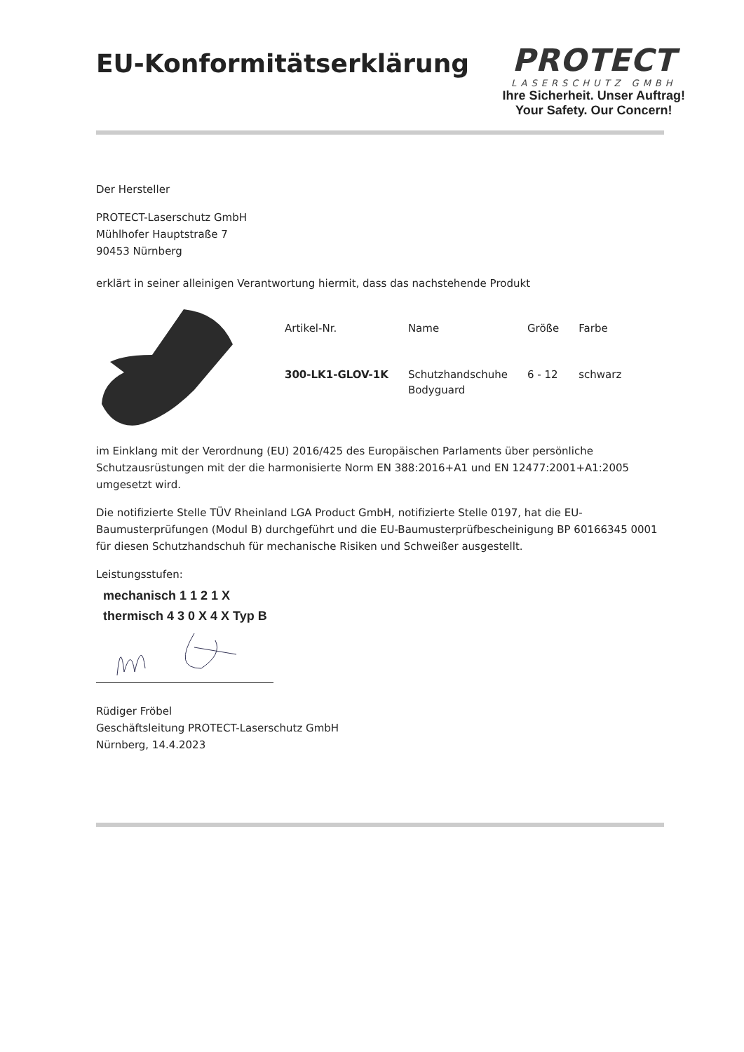EU-Konformitätserklärung
PROTECT
LASERSCHUTZ GMBH
Ihre Sicherheit. Unser Auftrag!
Your Safety. Our Concern!
Der Hersteller
PROTECT-Laserschutz GmbH
Mühlhofer Hauptstraße 7
90453 Nürnberg
erklärt in seiner alleinigen Verantwortung hiermit, dass das nachstehende Produkt
| Artikel-Nr. | Name | Größe | Farbe |
| --- | --- | --- | --- |
| 300-LK1-GLOV-1K | Schutzhandschuhe Bodyguard | 6 - 12 | schwarz |
im Einklang mit der Verordnung (EU) 2016/425 des Europäischen Parlaments über persönliche Schutzausrüstungen mit der die harmonisierte Norm EN 388:2016+A1 und EN 12477:2001+A1:2005 umgesetzt wird.
Die notifizierte Stelle TÜV Rheinland LGA Product GmbH, notifizierte Stelle 0197, hat die EU-Baumusterprüfungen (Modul B) durchgeführt und die EU-Baumusterprüfbescheinigung BP 60166345 0001 für diesen Schutzhandschuh für mechanische Risiken und Schweißer ausgestellt.
Leistungsstufen:
mechanisch 1 1 2 1 X
thermisch 4 3 0 X 4 X Typ B
Rüdiger Fröbel
Geschäftsleitung PROTECT-Laserschutz GmbH
Nürnberg, 14.4.2023